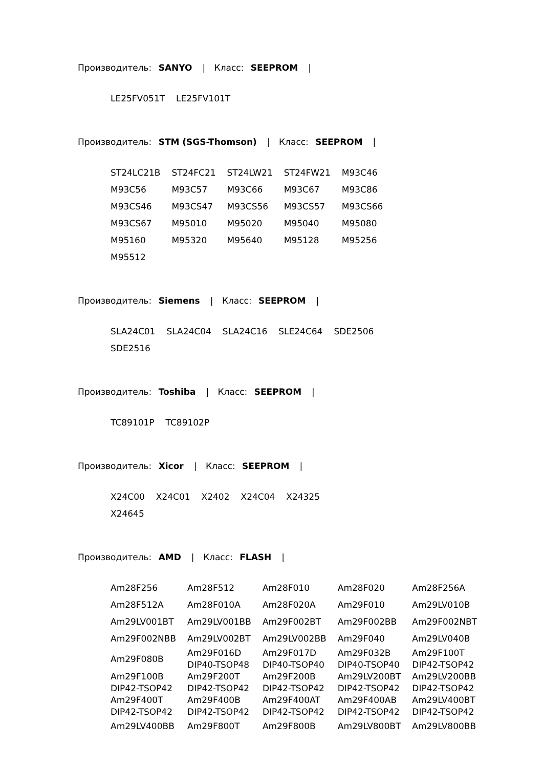Производитель: SANYO | Класс: SEEPROM |
| LE25FV051T | LE25FV101T |
Производитель: STM (SGS-Thomson) | Класс: SEEPROM |
| ST24LC21B | ST24FC21 | ST24LW21 | ST24FW21 | M93C46 |
| M93C56 | M93C57 | M93C66 | M93C67 | M93C86 |
| M93CS46 | M93CS47 | M93CS56 | M93CS57 | M93CS66 |
| M93CS67 | M95010 | M95020 | M95040 | M95080 |
| M95160 | M95320 | M95640 | M95128 | M95256 |
| M95512 | | | | |
Производитель: Siemens | Класс: SEEPROM |
| SLA24C01 | SLA24C04 | SLA24C16 | SLE24C64 | SDE2506 |
| SDE2516 | | | | |
Производитель: Toshiba | Класс: SEEPROM |
| TC89101P | TC89102P |
Производитель: Xicor | Класс: SEEPROM |
| X24C00 | X24C01 | X2402 | X24C04 | X24325 |
| X24645 | | | | |
Производитель: AMD | Класс: FLASH |
| Am28F256 | Am28F512 | Am28F010 | Am28F020 | Am28F256A |
| Am28F512A | Am28F010A | Am28F020A | Am29F010 | Am29LV010B |
| Am29LV001BT | Am29LV001BB | Am29F002BT | Am29F002BB | Am29F002NBT |
| Am29F002NBB | Am29LV002BT | Am29LV002BB | Am29F040 | Am29LV040B |
| Am29F080B | Am29F016D DIP40-TSOP48 | Am29F017D DIP40-TSOP40 | Am29F032B DIP40-TSOP40 | Am29F100T DIP42-TSOP42 |
| Am29F100B DIP42-TSOP42 | Am29F200T DIP42-TSOP42 | Am29F200B DIP42-TSOP42 | Am29LV200BT DIP42-TSOP42 | Am29LV200BB DIP42-TSOP42 |
| Am29F400T DIP42-TSOP42 | Am29F400B DIP42-TSOP42 | Am29F400AT DIP42-TSOP42 | Am29F400AB DIP42-TSOP42 | Am29LV400BT DIP42-TSOP42 |
| Am29LV400BB | Am29F800T | Am29F800B | Am29LV800BT | Am29LV800BB |